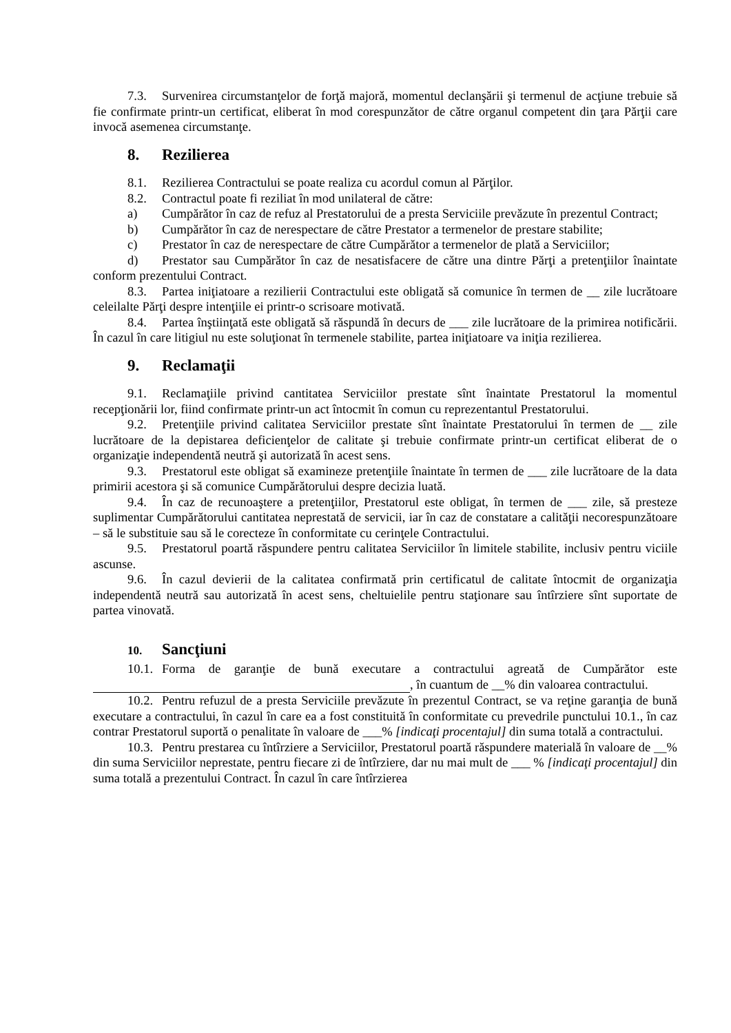7.3. Survenirea circumstanţelor de forţă majoră, momentul declanşării şi termenul de acţiune trebuie să fie confirmate printr-un certificat, eliberat în mod corespunzător de către organul competent din ţara Părţii care invocă asemenea circumstanţe.
8. Rezilierea
8.1. Rezilierea Contractului se poate realiza cu acordul comun al Părţilor.
8.2. Contractul poate fi reziliat în mod unilateral de către:
a) Cumpărător în caz de refuz al Prestatorului de a presta Serviciile prevăzute în prezentul Contract;
b) Cumpărător în caz de nerespectare de către Prestator a termenelor de prestare stabilite;
c) Prestator în caz de nerespectare de către Cumpărător a termenelor de plată a Serviciilor;
d) Prestator sau Cumpărător în caz de nesatisfacere de către una dintre Părţi a pretenţiilor înaintate conform prezentului Contract.
8.3. Partea iniţiatoare a rezilierii Contractului este obligată să comunice în termen de __ zile lucrătoare celeilalte Părţi despre intenţiile ei printr-o scrisoare motivată.
8.4. Partea înştiinţată este obligată să răspundă în decurs de ___ zile lucrătoare de la primirea notificării. În cazul în care litigiul nu este soluţionat în termenele stabilite, partea iniţiatoare va iniţia rezilierea.
9. Reclamaţii
9.1. Reclamaţiile privind cantitatea Serviciilor prestate sînt înaintate Prestatorul la momentul recepţionării lor, fiind confirmate printr-un act întocmit în comun cu reprezentantul Prestatorului.
9.2. Pretenţiile privind calitatea Serviciilor prestate sînt înaintate Prestatorului în termen de __ zile lucrătoare de la depistarea deficienţelor de calitate şi trebuie confirmate printr-un certificat eliberat de o organizaţie independentă neutră şi autorizată în acest sens.
9.3. Prestatorul este obligat să examineze pretenţiile înaintate în termen de ___ zile lucrătoare de la data primirii acestora şi să comunice Cumpărătorului despre decizia luată.
9.4. În caz de recunoaştere a pretenţiilor, Prestatorul este obligat, în termen de ___ zile, să presteze suplimentar Cumpărătorului cantitatea neprestată de servicii, iar în caz de constatare a calităţii necorespunzătoare – să le substituie sau să le corecteze în conformitate cu cerinţele Contractului.
9.5. Prestatorul poartă răspundere pentru calitatea Serviciilor în limitele stabilite, inclusiv pentru viciile ascunse.
9.6. În cazul devierii de la calitatea confirmată prin certificatul de calitate întocmit de organizaţia independentă neutră sau autorizată în acest sens, cheltuielile pentru staţionare sau întîrziere sînt suportate de partea vinovată.
10. Sancţiuni
10.1. Forma de garanţie de bună executare a contractului agreată de Cumpărător este , în cuantum de __% din valoarea contractului.
10.2. Pentru refuzul de a presta Serviciile prevăzute în prezentul Contract, se va reţine garanţia de bună executare a contractului, în cazul în care ea a fost constituită în conformitate cu prevedrile punctului 10.1., în caz contrar Prestatorul suportă o penalitate în valoare de ___% [indicaţi procentajul] din suma totală a contractului.
10.3. Pentru prestarea cu întîrziere a Serviciilor, Prestatorul poartă răspundere materială în valoare de __% din suma Serviciilor neprestate, pentru fiecare zi de întîrziere, dar nu mai mult de ___ % [indicaţi procentajul] din suma totală a prezentului Contract. În cazul în care întîrzierea